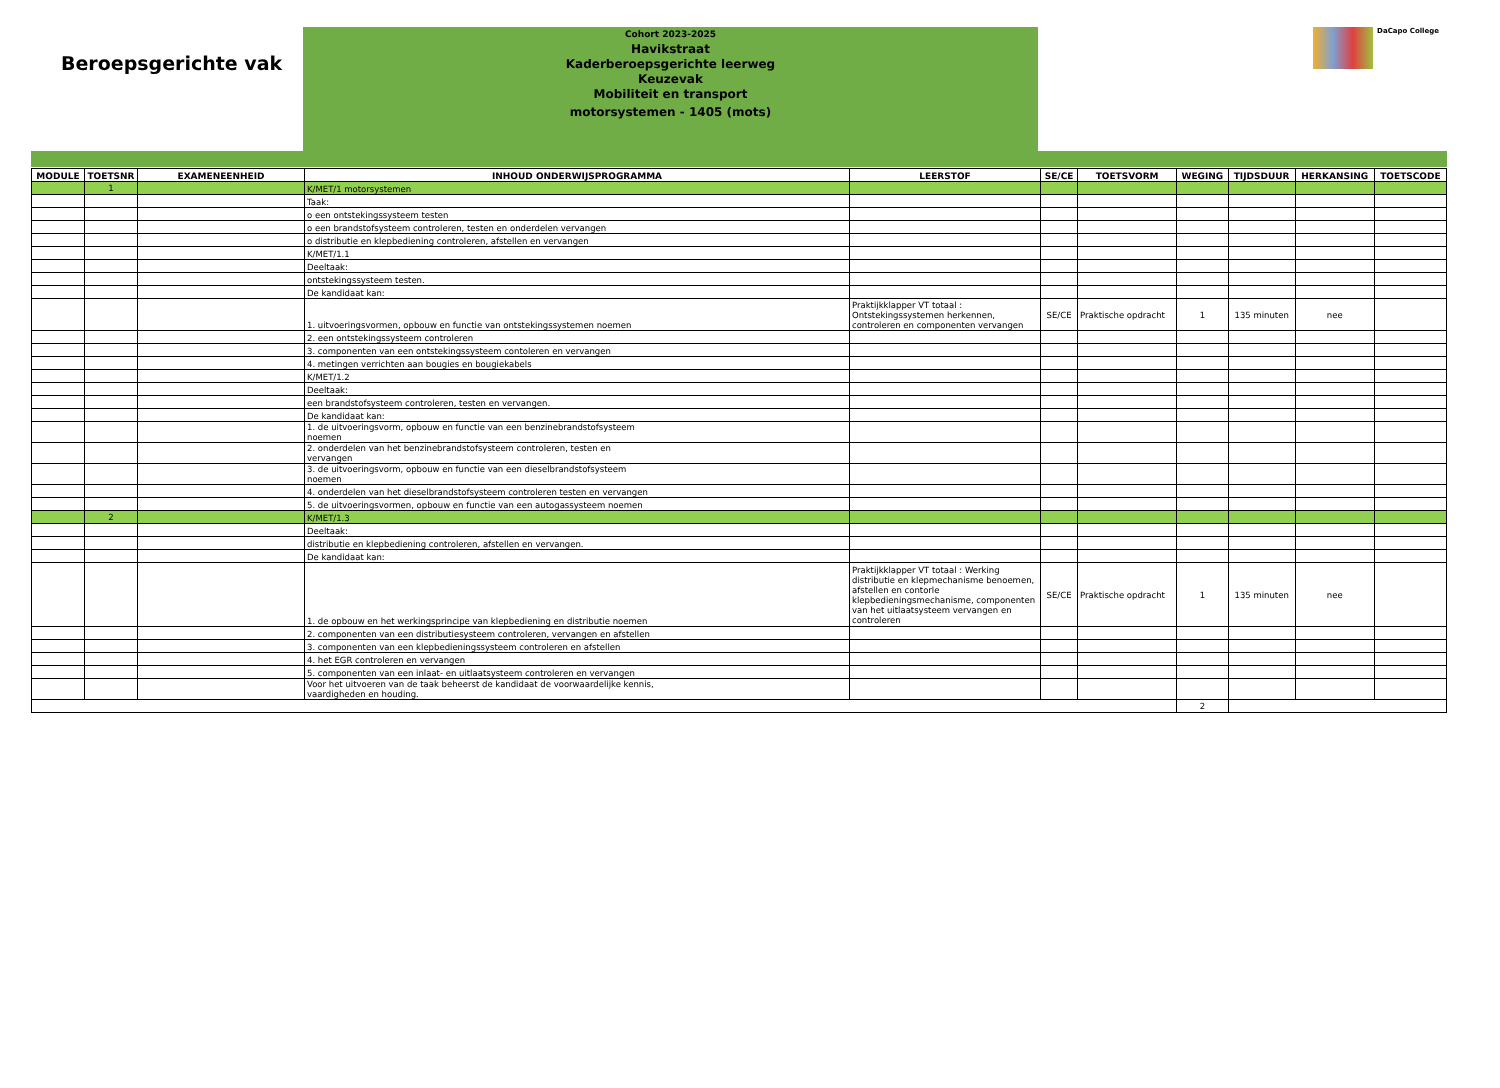Beroepsgerichte vak
Cohort 2023-2025
Havikstraat
Kaderberoepsgerichte leerweg
Keuzevak
Mobiliteit en transport
motorsystemen - 1405 (mots)
DaCapo College
| MODULE | TOETSNR | EXAMENEENHEID | INHOUD ONDERWIJSPROGRAMMA | LEERSTOF | SE/CE | TOETSVORM | WEGING | TIJDSDUUR | HERKANSING | TOETSCODE |
| --- | --- | --- | --- | --- | --- | --- | --- | --- | --- | --- |
| | 1 | | K/MET/1 motorsystemen | | | | | | | |
| | | | Taak: | | | | | | | |
| | | | o een ontstekingssysteem testen | | | | | | | |
| | | | o een brandstofsysteem controleren, testen en onderdelen vervangen | | | | | | | |
| | | | o distributie en klepbediening controleren, afstellen en vervangen | | | | | | | |
| | | | K/MET/1.1 | | | | | | | |
| | | | Deeltaak: | | | | | | | |
| | | | ontstekingssysteem testen. | | | | | | | |
| | | | De kandidaat kan: | | | | | | | |
| | | | 1. uitvoeringsvormen, opbouw en functie van ontstekingssystemen noemen | Praktijkklapper VT totaal : Ontstekingssystemen herkennen, controleren en componenten vervangen | SE/CE | Praktische opdracht | 1 | 135 minuten | nee | |
| | | | 2. een ontstekingssysteem controleren | | | | | | | |
| | | | 3. componenten van een ontstekingssysteem contoleren en vervangen | | | | | | | |
| | | | 4. metingen verrichten aan bougies en bougiekabels | | | | | | | |
| | | | K/MET/1.2 | | | | | | | |
| | | | Deeltaak: | | | | | | | |
| | | | een brandstofsysteem controleren, testen en vervangen. | | | | | | | |
| | | | De kandidaat kan: | | | | | | | |
| | | | 1. de uitvoeringsvorm, opbouw en functie van een benzinebrandstofsysteem noemen | | | | | | | |
| | | | 2. onderdelen van het benzinebrandstofsysteem controleren, testen en vervangen | | | | | | | |
| | | | 3. de uitvoeringsvorm, opbouw en functie van een dieselbrandstofsysteem noemen | | | | | | | |
| | | | 4. onderdelen van het dieselbrandstofsysteem controleren testen en vervangen | | | | | | | |
| | | | 5. de uitvoeringsvormen, opbouw en functie van een autogassysteem noemen | | | | | | | |
| | 2 | | K/MET/1.3 | | | | | | | |
| | | | Deeltaak: | | | | | | | |
| | | | distributie en klepbediening controleren, afstellen en vervangen. | | | | | | | |
| | | | De kandidaat kan: | | | | | | | |
| | | | 1. de opbouw en het werkingsprincipe van klepbediening en distributie noemen | Praktijkklapper VT totaal : Werking distributie en klepmechanisme benoemen, afstellen en contorle klepbedieningsmechanisme, componenten van het uitlaatsysteem vervangen en controleren | SE/CE | Praktische opdracht | 1 | 135 minuten | nee | |
| | | | 2. componenten van een distributiesysteem controleren, vervangen en afstellen | | | | | | | |
| | | | 3. componenten van een klepbedieningssysteem controleren en afstellen | | | | | | | |
| | | | 4. het EGR controleren en vervangen | | | | | | | |
| | | | 5. componenten van een inlaat- en uitlaatsysteem controleren en vervangen | | | | | | | |
| | | | Voor het uitvoeren van de taak beheerst de kandidaat de voorwaardelijke kennis, vaardigheden en houding. | | | | | | | |
| | | | | | | | 2 | | | |